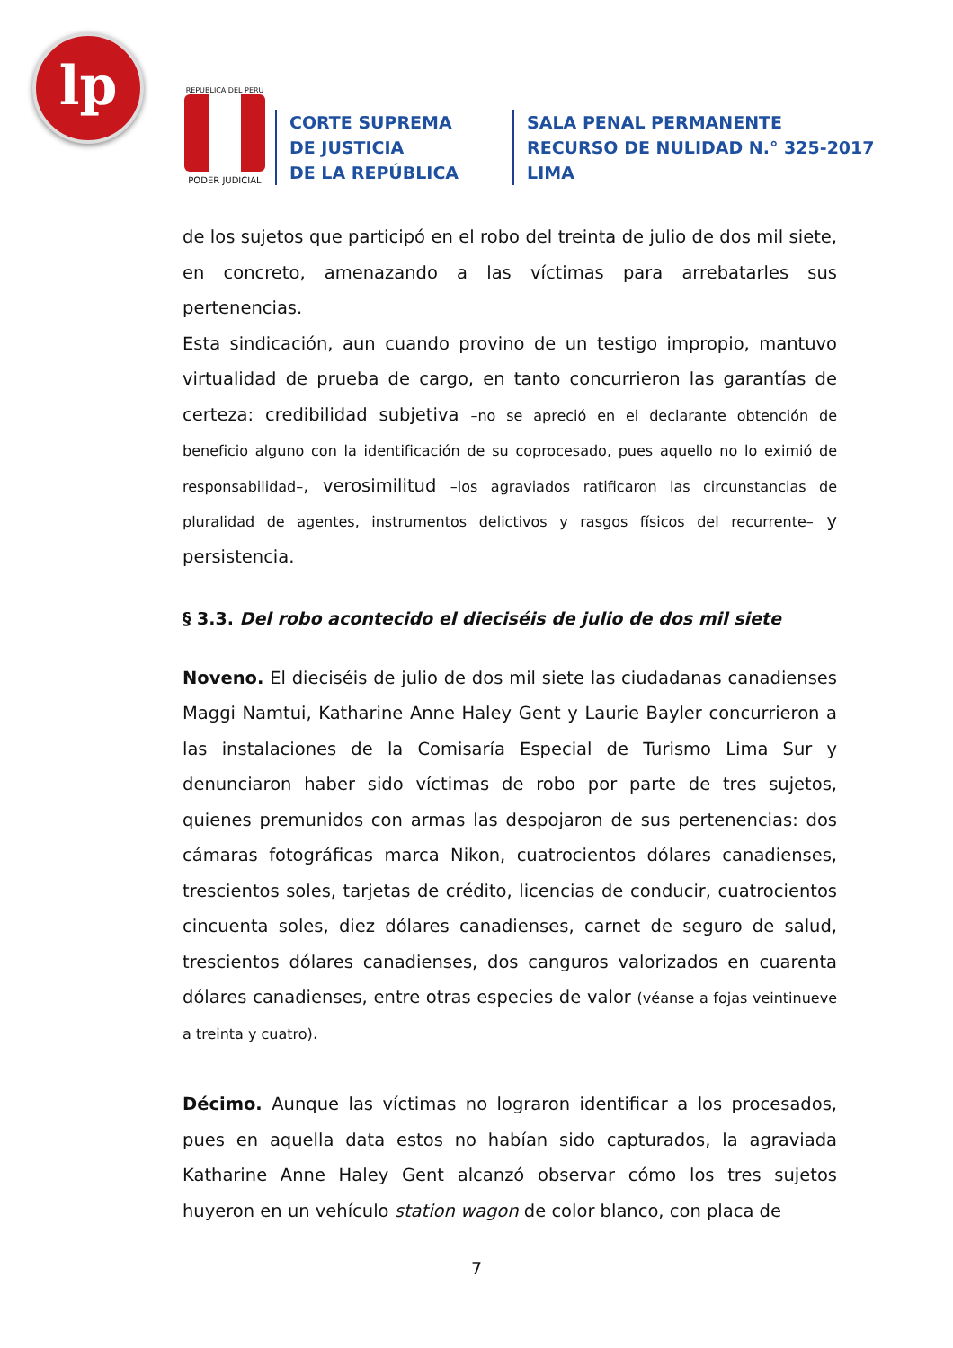lp
REPUBLICA DEL PERU
PODER JUDICIAL
CORTE SUPREMA
DE JUSTICIA
DE LA REPÚBLICA
SALA PENAL PERMANENTE
RECURSO DE NULIDAD N.° 325-2017
LIMA
de los sujetos que participó en el robo del treinta de julio de dos mil siete, en concreto, amenazando a las víctimas para arrebatarles sus pertenencias.
Esta sindicación, aun cuando provino de un testigo impropio, mantuvo virtualidad de prueba de cargo, en tanto concurrieron las garantías de certeza: credibilidad subjetiva –no se apreció en el declarante obtención de beneficio alguno con la identificación de su coprocesado, pues aquello no lo eximió de responsabilidad–, verosimilitud –los agraviados ratificaron las circunstancias de pluralidad de agentes, instrumentos delictivos y rasgos físicos del recurrente– y persistencia.
§ 3.3. Del robo acontecido el dieciséis de julio de dos mil siete
Noveno. El dieciséis de julio de dos mil siete las ciudadanas canadienses Maggi Namtui, Katharine Anne Haley Gent y Laurie Bayler concurrieron a las instalaciones de la Comisaría Especial de Turismo Lima Sur y denunciaron haber sido víctimas de robo por parte de tres sujetos, quienes premunidos con armas las despojaron de sus pertenencias: dos cámaras fotográficas marca Nikon, cuatrocientos dólares canadienses, trescientos soles, tarjetas de crédito, licencias de conducir, cuatrocientos cincuenta soles, diez dólares canadienses, carnet de seguro de salud, trescientos dólares canadienses, dos canguros valorizados en cuarenta dólares canadienses, entre otras especies de valor (véanse a fojas veintinueve a treinta y cuatro).
Décimo. Aunque las víctimas no lograron identificar a los procesados, pues en aquella data estos no habían sido capturados, la agraviada Katharine Anne Haley Gent alcanzó observar cómo los tres sujetos huyeron en un vehículo station wagon de color blanco, con placa de
7